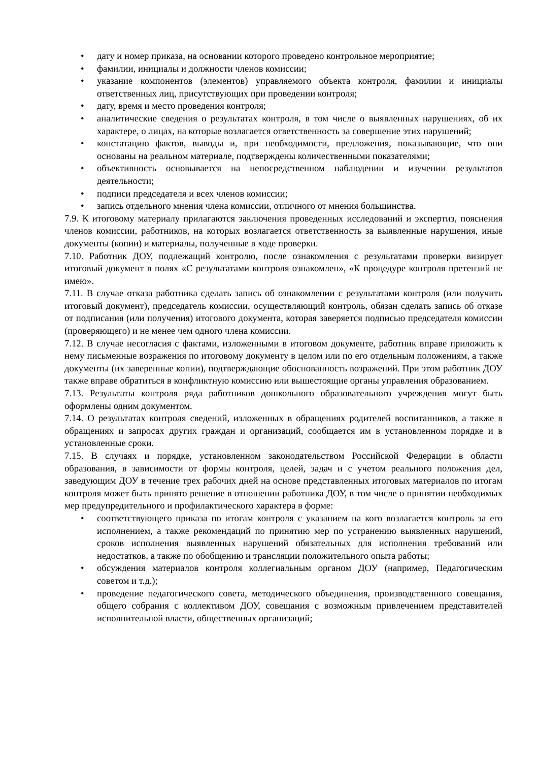• дату и номер приказа, на основании которого проведено контрольное мероприятие;
• фамилии, инициалы и должности членов комиссии;
• указание компонентов (элементов) управляемого объекта контроля, фамилии и инициалы ответственных лиц, присутствующих при проведении контроля;
• дату, время и место проведения контроля;
• аналитические сведения о результатах контроля, в том числе о выявленных нарушениях, об их характере, о лицах, на которые возлагается ответственность за совершение этих нарушений;
• констатацию фактов, выводы и, при необходимости, предложения, показывающие, что они основаны на реальном материале, подтверждены количественными показателями;
• объективность основывается на непосредственном наблюдении и изучении результатов деятельности;
• подписи председателя и всех членов комиссии;
• запись отдельного мнения члена комиссии, отличного от мнения большинства.
7.9. К итоговому материалу прилагаются заключения проведенных исследований и экспертиз, пояснения членов комиссии, работников, на которых возлагается ответственность за выявленные нарушения, иные документы (копии) и материалы, полученные в ходе проверки.
7.10. Работник ДОУ, подлежащий контролю, после ознакомления с результатами проверки визирует итоговый документ в полях «С результатами контроля ознакомлен», «К процедуре контроля претензий не имею».
7.11. В случае отказа работника сделать запись об ознакомлении с результатами контроля (или получить итоговый документ), председатель комиссии, осуществляющий контроль, обязан сделать запись об отказе от подписания (или получения) итогового документа, которая заверяется подписью председателя комиссии (проверяющего) и не менее чем одного члена комиссии.
7.12. В случае несогласия с фактами, изложенными в итоговом документе, работник вправе приложить к нему письменные возражения по итоговому документу в целом или по его отдельным положениям, а также документы (их заверенные копии), подтверждающие обоснованность возражений. При этом работник ДОУ также вправе обратиться в конфликтную комиссию или вышестоящие органы управления образованием.
7.13. Результаты контроля ряда работников дошкольного образовательного учреждения могут быть оформлены одним документом.
7.14. О результатах контроля сведений, изложенных в обращениях родителей воспитанников, а также в обращениях и запросах других граждан и организаций, сообщается им в установленном порядке и в установленные сроки.
7.15. В случаях и порядке, установленном законодательством Российской Федерации в области образования, в зависимости от формы контроля, целей, задач и с учетом реального положения дел, заведующим ДОУ в течение трех рабочих дней на основе представленных итоговых материалов по итогам контроля может быть принято решение в отношении работника ДОУ, в том числе о принятии необходимых мер предупредительного и профилактического характера в форме:
• соответствующего приказа по итогам контроля с указанием на кого возлагается контроль за его исполнением, а также рекомендаций по принятию мер по устранению выявленных нарушений, сроков исполнения выявленных нарушений обязательных для исполнения требований или недостатков, а также по обобщению и трансляции положительного опыта работы;
• обсуждения материалов контроля коллегиальным органом ДОУ (например, Педагогическим советом и т.д.);
• проведение педагогического совета, методического объединения, производственного совещания, общего собрания с коллективом ДОУ, совещания с возможным привлечением представителей исполнительной власти, общественных организаций;